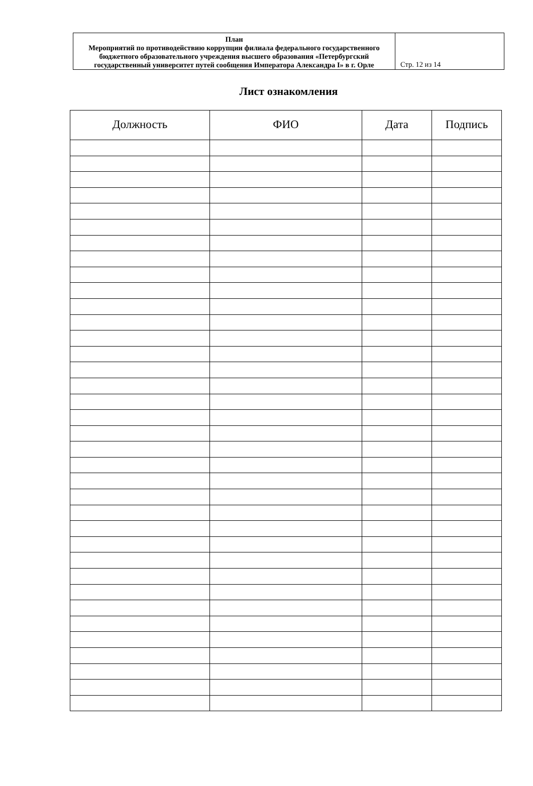| План Мероприятий по противодействию коррупции филиала федерального государственного бюджетного образовательного учреждения высшего образования «Петербургский государственный университет путей сообщения Императора Александра I» в г. Орле | Стр. 12 из 14 |
Лист ознакомления
| Должность | ФИО | Дата | Подпись |
| --- | --- | --- | --- |